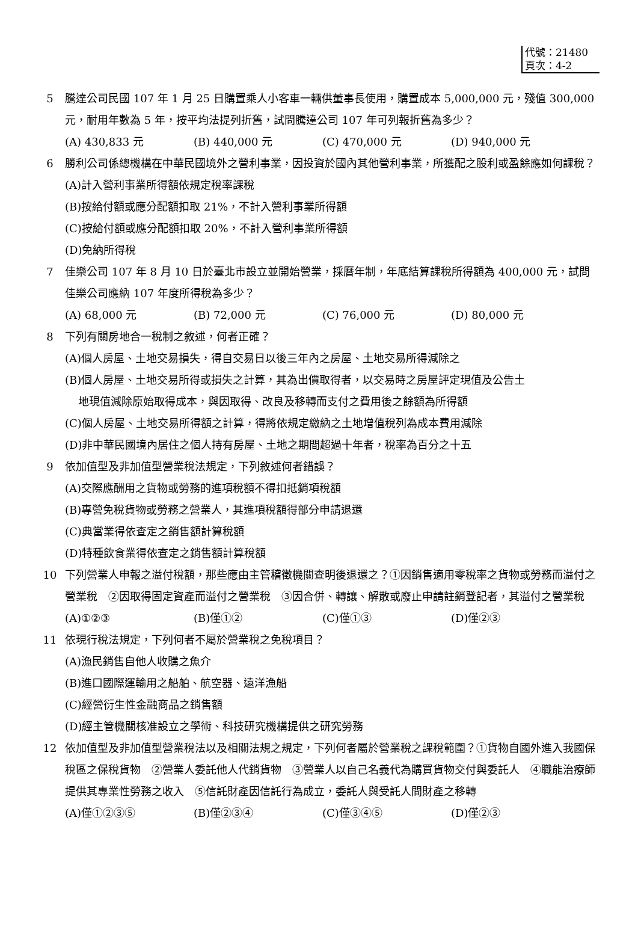代號：21480
頁次：4-2
5 騰達公司民國 107 年 1 月 25 日購置乘人小客車一輛供董事長使用，購置成本 5,000,000 元，殘值 300,000 元，耐用年數為 5 年，按平均法提列折舊，試問騰達公司 107 年可列報折舊為多少？
(A) 430,833 元 (B) 440,000 元 (C) 470,000 元 (D) 940,000 元
6 勝利公司係總機構在中華民國境外之營利事業，因投資於國內其他營利事業，所獲配之股利或盈餘應如何課稅？
(A)計入營利事業所得額依規定稅率課稅
(B)按給付額或應分配額扣取 21%，不計入營利事業所得額
(C)按給付額或應分配額扣取 20%，不計入營利事業所得額
(D)免納所得稅
7 佳樂公司 107 年 8 月 10 日於臺北市設立並開始營業，採曆年制，年底結算課稅所得額為 400,000 元，試問佳樂公司應納 107 年度所得稅為多少？
(A) 68,000 元 (B) 72,000 元 (C) 76,000 元 (D) 80,000 元
8 下列有關房地合一稅制之敘述，何者正確？
(A)個人房屋、土地交易損失，得自交易日以後三年內之房屋、土地交易所得減除之
(B)個人房屋、土地交易所得或損失之計算，其為出價取得者，以交易時之房屋評定現值及公告土
地現值減除原始取得成本，與因取得、改良及移轉而支付之費用後之餘額為所得額
(C)個人房屋、土地交易所得額之計算，得將依規定繳納之土地增值稅列為成本費用減除
(D)非中華民國境內居住之個人持有房屋、土地之期間超過十年者，稅率為百分之十五
9 依加值型及非加值型營業稅法規定，下列敘述何者錯誤？
(A)交際應酬用之貨物或勞務的進項稅額不得扣抵銷項稅額
(B)專營免稅貨物或勞務之營業人，其進項稅額得部分申請退還
(C)典當業得依查定之銷售額計算稅額
(D)特種飲食業得依查定之銷售額計算稅額
10 下列營業人申報之溢付稅額，那些應由主管稽徵機關查明後退還之？①因銷售適用零稅率之貨物或勞務而溢付之營業稅　②因取得固定資產而溢付之營業稅　③因合併、轉讓、解散或廢止申請註銷登記者，其溢付之營業稅
(A)①②③ (B)僅①② (C)僅①③ (D)僅②③
11 依現行稅法規定，下列何者不屬於營業稅之免稅項目？
(A)漁民銷售自他人收購之魚介
(B)進口國際運輸用之船舶、航空器、遠洋漁船
(C)經營衍生性金融商品之銷售額
(D)經主管機關核准設立之學術、科技研究機構提供之研究勞務
12 依加值型及非加值型營業稅法以及相關法規之規定，下列何者屬於營業稅之課稅範圍？①貨物自國外進入我國保稅區之保稅貨物　②營業人委託他人代銷貨物　③營業人以自己名義代為購買貨物交付與委託人　④職能治療師提供其專業性勞務之收入　⑤信託財產因信託行為成立，委託人與受託人間財產之移轉
(A)僅①②③⑤ (B)僅②③④ (C)僅③④⑤ (D)僅②③